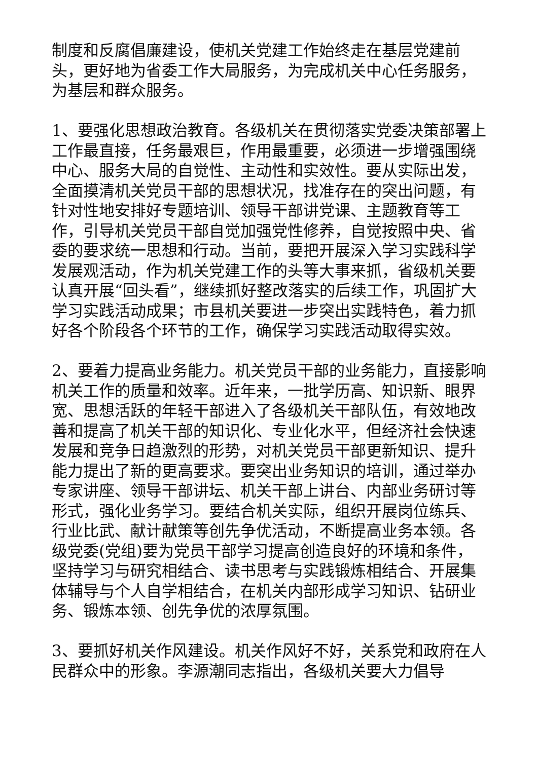制度和反腐倡廉建设，使机关党建工作始终走在基层党建前头，更好地为省委工作大局服务，为完成机关中心任务服务，为基层和群众服务。
1、要强化思想政治教育。各级机关在贯彻落实党委决策部署上工作最直接，任务最艰巨，作用最重要，必须进一步增强围绕中心、服务大局的自觉性、主动性和实效性。要从实际出发，全面摸清机关党员干部的思想状况，找准存在的突出问题，有针对性地安排好专题培训、领导干部讲党课、主题教育等工作，引导机关党员干部自觉加强党性修养，自觉按照中央、省委的要求统一思想和行动。当前，要把开展深入学习实践科学发展观活动，作为机关党建工作的头等大事来抓，省级机关要认真开展“回头看”，继续抓好整改落实的后续工作，巩固扩大学习实践活动成果；市县机关要进一步突出实践特色，着力抓好各个阶段各个环节的工作，确保学习实践活动取得实效。
2、要着力提高业务能力。机关党员干部的业务能力，直接影响机关工作的质量和效率。近年来，一批学历高、知识新、眼界宽、思想活跃的年轻干部进入了各级机关干部队伍，有效地改善和提高了机关干部的知识化、专业化水平，但经济社会快速发展和竞争日趋激烈的形势，对机关党员干部更新知识、提升能力提出了新的更高要求。要突出业务知识的培训，通过举办专家讲座、领导干部讲坛、机关干部上讲台、内部业务研讨等形式，强化业务学习。要结合机关实际，组织开展岗位练兵、行业比武、献计献策等创先争优活动，不断提高业务本领。各级党委(党组)要为党员干部学习提高创造良好的环境和条件，坚持学习与研究相结合、读书思考与实践锻炼相结合、开展集体辅导与个人自学相结合，在机关内部形成学习知识、钻研业务、锻炼本领、创先争优的浓厚氛围。
3、要抓好机关作风建设。机关作风好不好，关系党和政府在人民群众中的形象。李源潮同志指出，各级机关要大力倡导